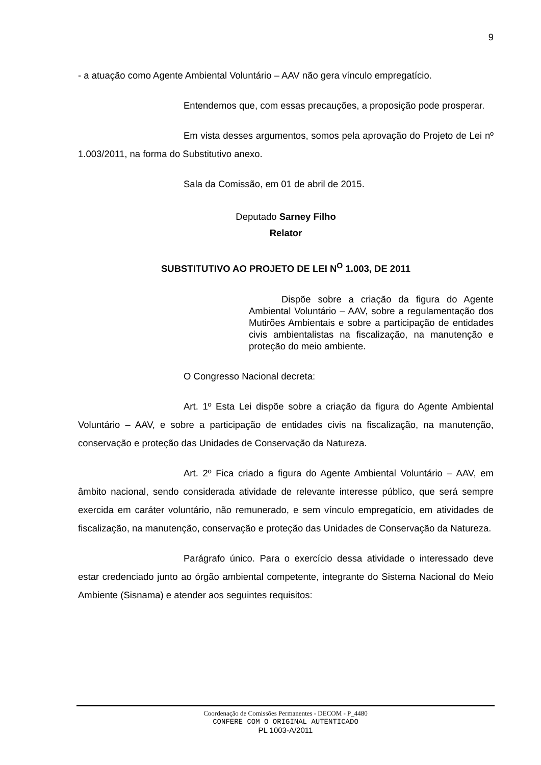9
- a atuação como Agente Ambiental Voluntário – AAV não gera vínculo empregatício.
Entendemos que, com essas precauções, a proposição pode prosperar.
Em vista desses argumentos, somos pela aprovação do Projeto de Lei nº 1.003/2011, na forma do Substitutivo anexo.
Sala da Comissão, em 01 de abril de 2015.
Deputado Sarney Filho
Relator
SUBSTITUTIVO AO PROJETO DE LEI N<sup>O</sup> 1.003, DE 2011
Dispõe sobre a criação da figura do Agente Ambiental Voluntário – AAV, sobre a regulamentação dos Mutirões Ambientais e sobre a participação de entidades civis ambientalistas na fiscalização, na manutenção e proteção do meio ambiente.
O Congresso Nacional decreta:
Art. 1º Esta Lei dispõe sobre a criação da figura do Agente Ambiental Voluntário – AAV, e sobre a participação de entidades civis na fiscalização, na manutenção, conservação e proteção das Unidades de Conservação da Natureza.
Art. 2º Fica criado a figura do Agente Ambiental Voluntário – AAV, em âmbito nacional, sendo considerada atividade de relevante interesse público, que será sempre exercida em caráter voluntário, não remunerado, e sem vínculo empregatício, em atividades de fiscalização, na manutenção, conservação e proteção das Unidades de Conservação da Natureza.
Parágrafo único. Para o exercício dessa atividade o interessado deve estar credenciado junto ao órgão ambiental competente, integrante do Sistema Nacional do Meio Ambiente (Sisnama) e atender aos seguintes requisitos:
Coordenação de Comissões Permanentes - DECOM - P_4480
CONFERE COM O ORIGINAL AUTENTICADO
PL 1003-A/2011